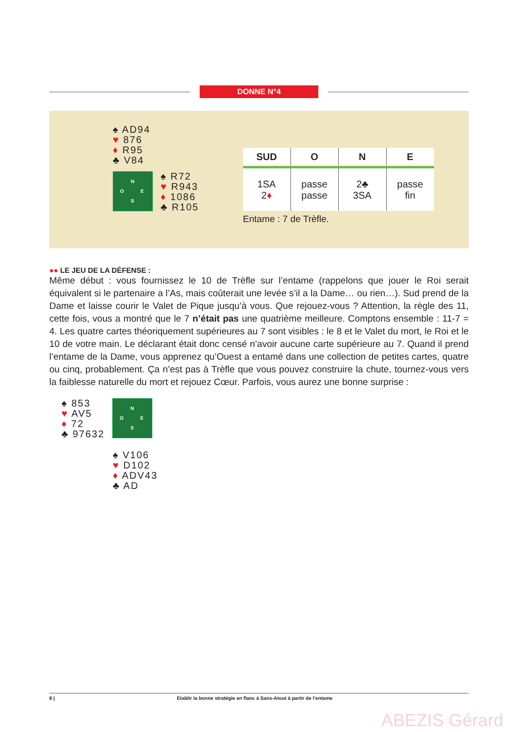DONNE N°4
♠ AD94
♥ 876
♦ R95
♣ V84
N
O E
S
♠ R72
♥ R943
♦ 1086
♣ R105
| SUD | O | N | E |
| --- | --- | --- | --- |
| 1SA 2 ♦ | passe passe | 2♣ 3SA | passe fin |
Entame : 7 de Trèfle.
●● LE JEU DE LA DÉFENSE :
Même début : vous fournissez le 10 de Trèfle sur l’entame (rappelons que jouer le Roi serait équivalent si le partenaire a l’As, mais coûterait une levée s’il a la Dame… ou rien…). Sud prend de la Dame et laisse courir le Valet de Pique jusqu’à vous. Que rejouez-vous ? Attention, la règle des 11, cette fois, vous a montré que le 7 n’était pas une quatrième meilleure. Comptons ensemble : 11-7 = 4. Les quatre cartes théoriquement supérieures au 7 sont visibles : le 8 et le Valet du mort, le Roi et le 10 de votre main. Le déclarant était donc censé n’avoir aucune carte supérieure au 7. Quand il prend l’entame de la Dame, vous apprenez qu’Ouest a entamé dans une collection de petites cartes, quatre ou cinq, probablement. Ça n’est pas à Trèfle que vous pouvez construire la chute, tournez-vous vers la faiblesse naturelle du mort et rejouez Cœur. Parfois, vous aurez une bonne surprise :
♠ 853
♥ AV5
♦ 72
♣ 97632
N
O E
S
♠ V106
♥ D102
♦ ADV43
♣ AD
8 | Établir la bonne stratégie en flanc à Sans-Atout à partir de l’entame
ABEZIS Gérard